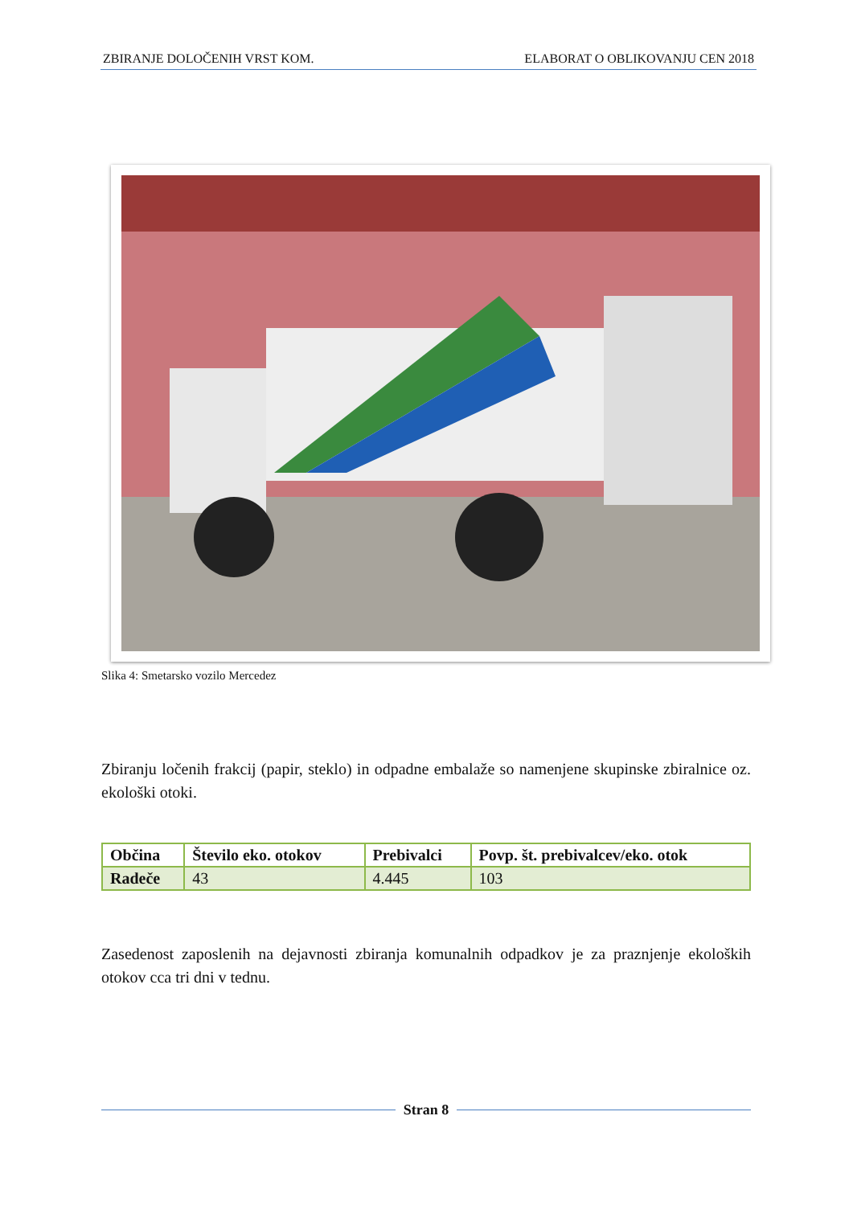ZBIRANJE DOLOČENIH VRST KOM. ELABORAT O OBLIKOVANJU CEN 2018
Slika 4: Smetarsko vozilo Mercedez
Zbiranju ločenih frakcij (papir, steklo) in odpadne embalaže so namenjene skupinske zbiralnice oz. ekološki otoki.
| Občina | Število eko. otokov | Prebivalci | Povp. št. prebivalcev/eko. otok |
| --- | --- | --- | --- |
| Radeče | 43 | 4.445 | 103 |
Zasedenost zaposlenih na dejavnosti zbiranja komunalnih odpadkov je za praznjenje ekoloških otokov cca tri dni v tednu.
Stran 8